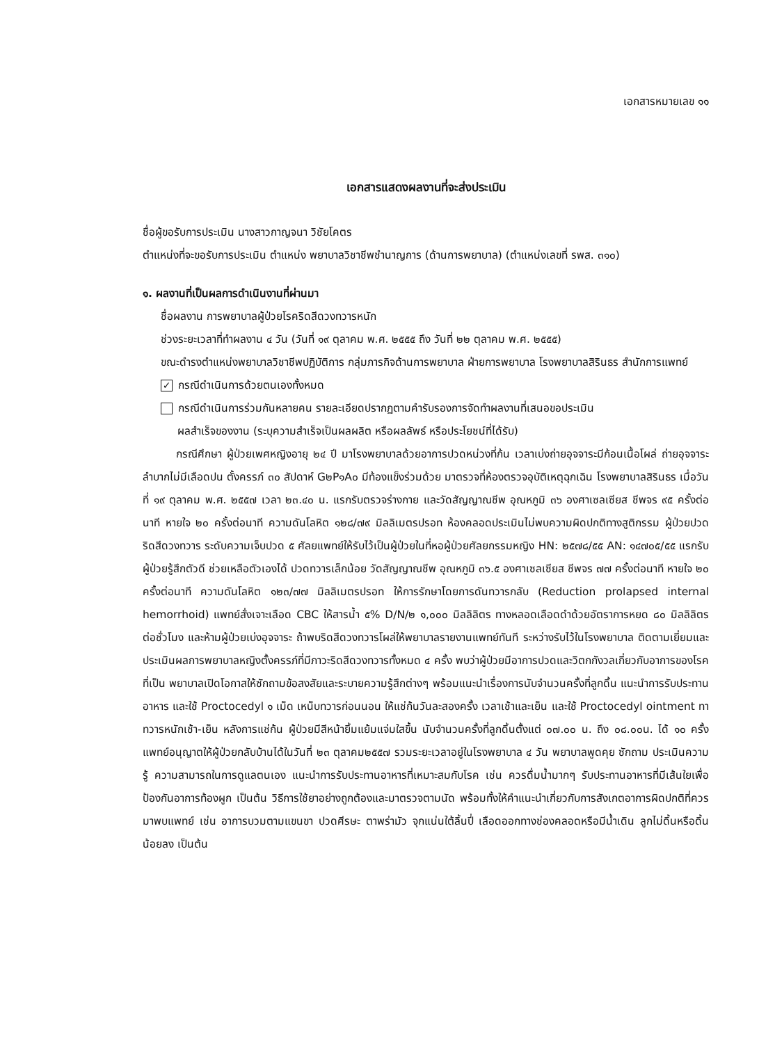เอกสารหมายเลข ๑๑
เอกสารแสดงผลงานที่จะส่งประเมิน
ชื่อผู้ขอรับการประเมิน นางสาวกาญจนา วิชัยโคตร
ตำแหน่งที่จะขอรับการประเมิน ตำแหน่ง พยาบาลวิชาชีพชำนาญการ (ด้านการพยาบาล) (ตำแหน่งเลขที่ รพส. ๓๑๐)
๑. ผลงานที่เป็นผลการดำเนินงานที่ผ่านมา
ชื่อผลงาน การพยาบาลผู้ป่วยโรคริดสีดวงทวารหนัก
ช่วงระยะเวลาที่ทำผลงาน ๔ วัน (วันที่ ๑๙ ตุลาคม พ.ศ. ๒๕๕๕ ถึง วันที่ ๒๒ ตุลาคม พ.ศ. ๒๕๕๕)
ขณะดำรงตำแหน่งพยาบาลวิชาชีพปฏิบัติการ กลุ่มภารกิจด้านการพยาบาล ฝ่ายการพยาบาล โรงพยาบาลสิรินธร สำนักการแพทย์
✓ กรณีดำเนินการด้วยตนเองทั้งหมด
กรณีดำเนินการร่วมกันหลายคน รายละเอียดปรากฏตามคำรับรองการจัดทำผลงานที่เสนอขอประเมิน
ผลสำเร็จของงาน (ระบุความสำเร็จเป็นผลผลิต หรือผลลัพธ์ หรือประโยชน์ที่ได้รับ)
กรณีศึกษา ผู้ป่วยเพศหญิงอายุ ๒๔ ปี มาโรงพยาบาลด้วยอาการปวดหน่วงที่ก้น เวลาเบ่งถ่ายอุจจาระมีก้อนเนื้อโผล่ ถ่ายอุจจาระลำบากไม่มีเลือดปน ตั้งครรภ์ ๓๐ สัปดาห์ G๒P๑A๐ มีท้องแข็งร่วมด้วย มาตรวจที่ห้องตรวจอุบัติเหตุฉุกเฉิน โรงพยาบาลสิรินธร เมื่อวันที่ ๑๙ ตุลาคม พ.ศ. ๒๕๕๗ เวลา ๒๓.๔๐ น. แรกรับตรวจร่างกาย และวัดสัญญาณชีพ อุณหภูมิ ๓๖ องศาเซลเซียส ชีพจร ๙๕ ครั้งต่อนาที หายใจ ๒๐ ครั้งต่อนาที ความดันโลหิต ๑๒๘/๗๙ มิลลิเมตรปรอท ห้องคลอดประเมินไม่พบความผิดปกติทางสูติกรรม ผู้ป่วยปวดริดสีดวงทวาร ระดับความเจ็บปวด ๕ ศัลยแพทย์ให้รับไว้เป็นผู้ป่วยในที่หอผู้ป่วยศัลยกรรมหญิง HN: ๒๕๗๘/๕๕ AN: ๑๔๗๐๕/๕๕ แรกรับผู้ป่วยรู้สึกตัวดี ช่วยเหลือตัวเองได้ ปวดทวารเล็กน้อย วัดสัญญาณชีพ อุณหภูมิ ๓๖.๕ องศาเซลเซียส ชีพจร ๗๗ ครั้งต่อนาที หายใจ ๒๐ ครั้งต่อนาที ความดันโลหิต ๑๒๓/๗๗ มิลลิเมตรปรอท ให้การรักษาโดยการดันทวารกลับ (Reduction prolapsed internal hemorrhoid) แพทย์สั่งเจาะเลือด CBC ให้สารน้ำ ๕% D/N/๒ ๑,๐๐๐ มิลลิลิตร ทางหลอดเลือดดำด้วยอัตราการหยด ๘๐ มิลลิลิตรต่อชั่วโมง และห้ามผู้ป่วยเบ่งอุจจาระ ถ้าพบริดสีดวงทวารโผล่ให้พยาบาลรายงานแพทย์ทันที ระหว่างรับไว้ในโรงพยาบาล ติดตามเยี่ยมและประเมินผลการพยาบาลหญิงตั้งครรภ์ที่มีภาวะริดสีดวงทวารทั้งหมด ๔ ครั้ง พบว่าผู้ป่วยมีอาการปวดและวิตกกังวลเกี่ยวกับอาการของโรคที่เป็น พยาบาลเปิดโอกาสให้ซักถามข้อสงสัยและระบายความรู้สึกต่างๆ พร้อมแนะนำเรื่องการนับจำนวนครั้งที่ลูกดิ้น แนะนำการรับประทานอาหาร และใช้ Proctocedyl ๑ เม็ด เหน็บทวารก่อนนอน ให้แช่ก้นวันละสองครั้ง เวลาเช้าและเย็น และใช้ Proctocedyl ointment ทาทวารหนักเช้า-เย็น หลังการแช่ก้น ผู้ป่วยมีสีหน้ายิ้มแย้มแจ่มใสขึ้น นับจำนวนครั้งที่ลูกดิ้นตั้งแต่ ๐๗.๐๐ น. ถึง ๐๘.๐๐น. ได้ ๑๐ ครั้ง แพทย์อนุญาตให้ผู้ป่วยกลับบ้านได้ในวันที่ ๒๓ ตุลาคม๒๕๕๗ รวมระยะเวลาอยู่ในโรงพยาบาล ๔ วัน พยาบาลพูดคุย ซักถาม ประเมินความรู้ ความสามารถในการดูแลตนเอง แนะนำการรับประทานอาหารที่เหมาะสมกับโรค เช่น ควรดื่มน้ำมากๆ รับประทานอาหารที่มีเส้นใยเพื่อป้องกันอาการท้องผูก เป็นต้น วิธีการใช้ยาอย่างถูกต้องและมาตรวจตามนัด พร้อมทั้งให้คำแนะนำเกี่ยวกับการสังเกตอาการผิดปกติที่ควรมาพบแพทย์ เช่น อาการบวมตามแขนขา ปวดศีรษะ ตาพร่ามัว จุกแน่นใต้ลิ้นปี่ เลือดออกทางช่องคลอดหรือมีน้ำเดิน ลูกไม่ดิ้นหรือดิ้นน้อยลง เป็นต้น